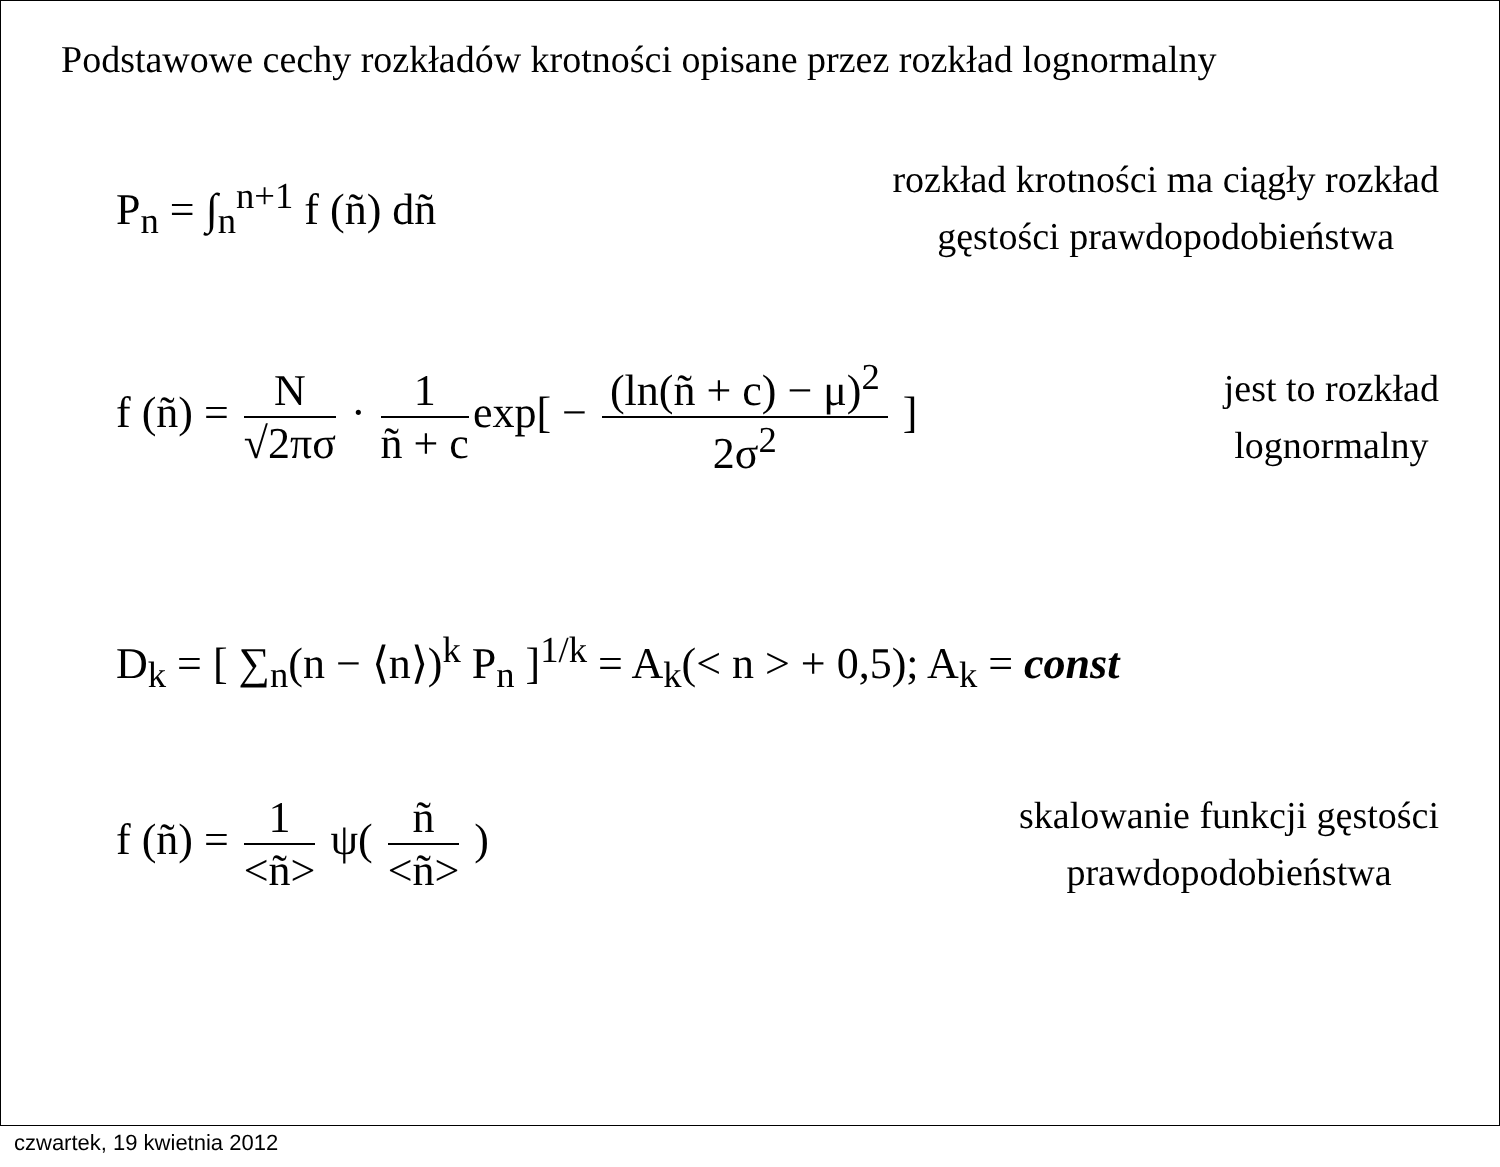Podstawowe cechy rozkładów krotności opisane przez rozkład lognormalny
P<sub>n</sub> = ∫<sub>n</sub><sup>n+1</sup> f (ñ) dñ
rozkład krotności ma ciągły rozkład
gęstości prawdopodobieństwa
f (ñ) = N √2πσ · 1 ñ + c exp[ − (ln(ñ + c) − μ)<sup>2</sup> 2σ<sup>2</sup> ]
jest to rozkład
lognormalny
D<sub>k</sub> = [ ∑<sub>n</sub>(n − ⟨n⟩)<sup>k</sup> P<sub>n</sub> ]<sup>1/k</sup> = A<sub>k</sub>(< n > + 0,5); A<sub>k</sub> = const
f (ñ) = 1 <ñ> ψ( ñ <ñ> )
skalowanie funkcji gęstości
prawdopodobieństwa
czwartek, 19 kwietnia 2012